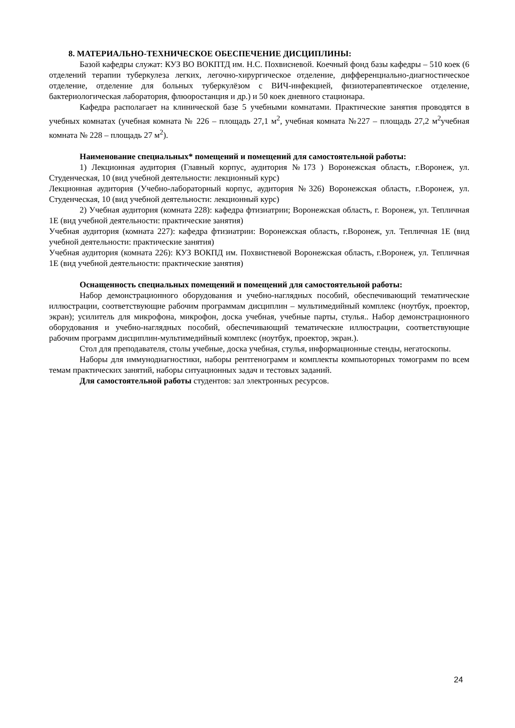8. МАТЕРИАЛЬНО-ТЕХНИЧЕСКОЕ ОБЕСПЕЧЕНИЕ ДИСЦИПЛИНЫ:
Базой кафедры служат: КУЗ ВО ВОКПТД им. Н.С. Похвисневой. Коечный фонд базы кафедры – 510 коек (6 отделений терапии туберкулеза легких, легочно-хирургическое отделение, дифференциально-диагностическое отделение, отделение для больных туберкулёзом с ВИЧ-инфекцией, физиотерапевтическое отделение, бактериологическая лаборатория, флюоростанция и др.) и 50 коек дневного стационара.
Кафедра располагает на клинической базе 5 учебными комнатами. Практические занятия проводятся в учебных комнатах (учебная комната № 226 – площадь 27,1 м<sup>2</sup>, учебная комната №227 – площадь 27,2 м<sup>2</sup>учебная комната № 228 – площадь 27 м<sup>2</sup>).
Наименование специальных* помещений и помещений для самостоятельной работы:
1) Лекционная аудитория (Главный корпус, аудитория №173 ) Воронежская область, г.Воронеж, ул. Студенческая, 10 (вид учебной деятельности: лекционный курс)
Лекционная аудитория (Учебно-лабораторный корпус, аудитория №326) Воронежская область, г.Воронеж, ул. Студенческая, 10 (вид учебной деятельности: лекционный курс)
2) Учебная аудитория (комната 228): кафедра фтизиатрии; Воронежская область, г. Воронеж, ул. Тепличная 1Е (вид учебной деятельности: практические занятия)
Учебная аудитория (комната 227): кафедра фтизиатрии: Воронежская область, г.Воронеж, ул. Тепличная 1Е (вид учебной деятельности: практические занятия)
Учебная аудитория (комната 226): КУЗ ВОКПД им. Похвистневой Воронежская область, г.Воронеж, ул. Тепличная 1Е (вид учебной деятельности: практические занятия)
Оснащенность специальных помещений и помещений для самостоятельной работы:
Набор демонстрационного оборудования и учебно-наглядных пособий, обеспечивающий тематические иллюстрации, соответствующие рабочим программам дисциплин – мультимедийный комплекс (ноутбук, проектор, экран); усилитель для микрофона, микрофон, доска учебная, учебные парты, стулья.. Набор демонстрационного оборудования и учебно-наглядных пособий, обеспечивающий тематические иллюстрации, соответствующие рабочим программ дисциплин-мультимедийный комплекс (ноутбук, проектор, экран.).
Стол для преподавателя, столы учебные, доска учебная, стулья, информационные стенды, негатоскопы.
Наборы для иммунодиагностики, наборы рентгенограмм и комплекты компьюторных томограмм по всем темам практических занятий, наборы ситуационных задач и тестовых заданий.
Для самостоятельной работы студентов: зал электронных ресурсов.
24